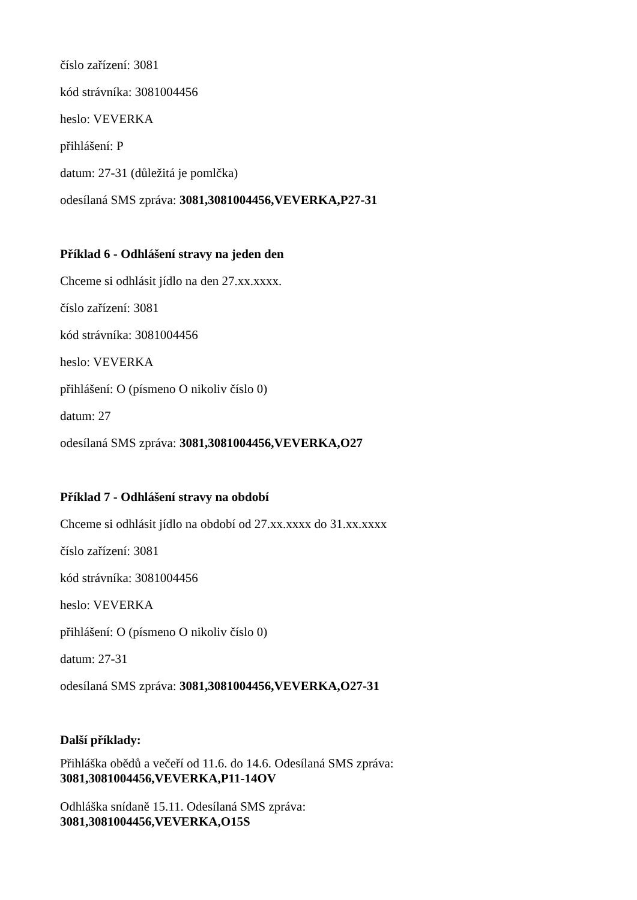číslo zařízení: 3081
kód strávníka: 3081004456
heslo: VEVERKA
přihlášení: P
datum: 27-31 (důležitá je pomlčka)
odesílaná SMS zpráva: 3081,3081004456,VEVERKA,P27-31
Příklad 6 - Odhlášení stravy na jeden den
Chceme si odhlásit jídlo na den 27.xx.xxxx.
číslo zařízení: 3081
kód strávníka: 3081004456
heslo: VEVERKA
přihlášení: O (písmeno O nikoliv číslo 0)
datum: 27
odesílaná SMS zpráva: 3081,3081004456,VEVERKA,O27
Příklad 7 - Odhlášení stravy na období
Chceme si odhlásit jídlo na období od 27.xx.xxxx do 31.xx.xxxx
číslo zařízení: 3081
kód strávníka: 3081004456
heslo: VEVERKA
přihlášení: O (písmeno O nikoliv číslo 0)
datum: 27-31
odesílaná SMS zpráva: 3081,3081004456,VEVERKA,O27-31
Další příklady:
Přihláška obědů a večeří od 11.6. do 14.6. Odesílaná SMS zpráva:
3081,3081004456,VEVERKA,P11-14OV
Odhláška snídaně 15.11. Odesílaná SMS zpráva:
3081,3081004456,VEVERKA,O15S